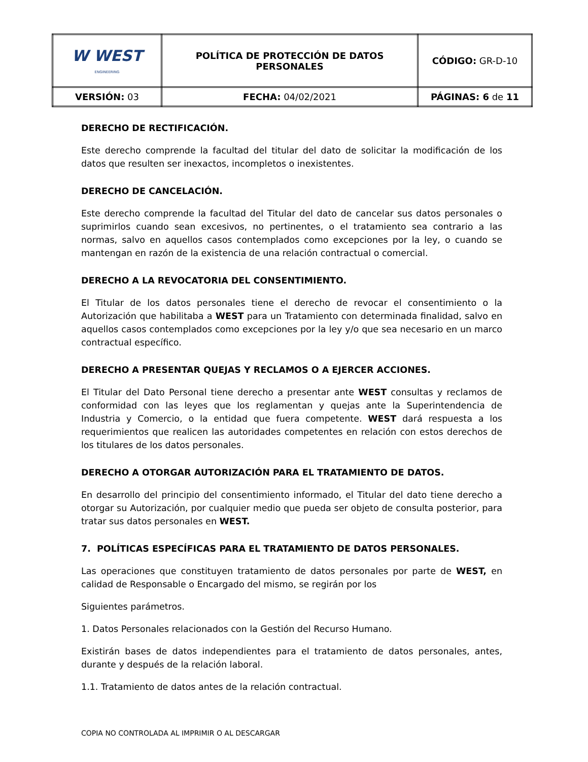| W WEST ENGINEERING | POLÍTICA DE PROTECCIÓN DE DATOS PERSONALES | CÓDIGO: GR-D-10 |
| VERSIÓN: 03 | FECHA: 04/02/2021 | PÁGINAS: 6 de 11 |
DERECHO DE RECTIFICACIÓN.
Este derecho comprende la facultad del titular del dato de solicitar la modificación de los datos que resulten ser inexactos, incompletos o inexistentes.
DERECHO DE CANCELACIÓN.
Este derecho comprende la facultad del Titular del dato de cancelar sus datos personales o suprimirlos cuando sean excesivos, no pertinentes, o el tratamiento sea contrario a las normas, salvo en aquellos casos contemplados como excepciones por la ley, o cuando se mantengan en razón de la existencia de una relación contractual o comercial.
DERECHO A LA REVOCATORIA DEL CONSENTIMIENTO.
El Titular de los datos personales tiene el derecho de revocar el consentimiento o la Autorización que habilitaba a WEST para un Tratamiento con determinada finalidad, salvo en aquellos casos contemplados como excepciones por la ley y/o que sea necesario en un marco contractual específico.
DERECHO A PRESENTAR QUEJAS Y RECLAMOS O A EJERCER ACCIONES.
El Titular del Dato Personal tiene derecho a presentar ante WEST consultas y reclamos de conformidad con las leyes que los reglamentan y quejas ante la Superintendencia de Industria y Comercio, o la entidad que fuera competente. WEST dará respuesta a los requerimientos que realicen las autoridades competentes en relación con estos derechos de los titulares de los datos personales.
DERECHO A OTORGAR AUTORIZACIÓN PARA EL TRATAMIENTO DE DATOS.
En desarrollo del principio del consentimiento informado, el Titular del dato tiene derecho a otorgar su Autorización, por cualquier medio que pueda ser objeto de consulta posterior, para tratar sus datos personales en WEST.
7. POLÍTICAS ESPECÍFICAS PARA EL TRATAMIENTO DE DATOS PERSONALES.
Las operaciones que constituyen tratamiento de datos personales por parte de WEST, en calidad de Responsable o Encargado del mismo, se regirán por los
Siguientes parámetros.
1. Datos Personales relacionados con la Gestión del Recurso Humano.
Existirán bases de datos independientes para el tratamiento de datos personales, antes, durante y después de la relación laboral.
1.1. Tratamiento de datos antes de la relación contractual.
COPIA NO CONTROLADA AL IMPRIMIR O AL DESCARGAR